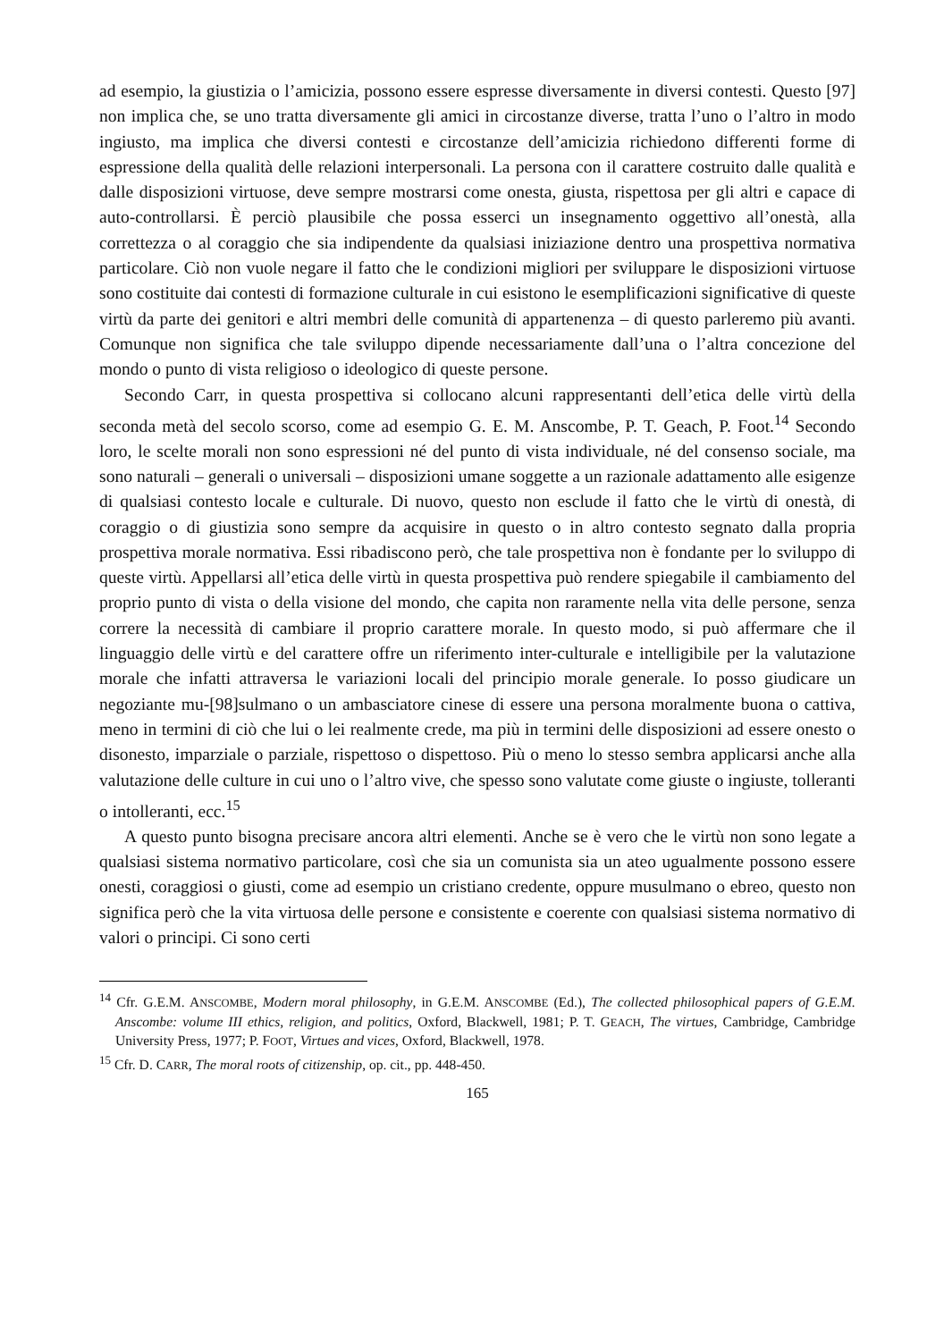ad esempio, la giustizia o l’amicizia, possono essere espresse diversamente in diversi contesti. Questo [97] non implica che, se uno tratta diversamente gli amici in circostanze diverse, tratta l’uno o l’altro in modo ingiusto, ma implica che diversi contesti e circostanze dell’amicizia richiedono differenti forme di espressione della qualità delle relazioni interpersonali. La persona con il carattere costruito dalle qualità e dalle disposizioni virtuose, deve sempre mostrarsi come onesta, giusta, rispettosa per gli altri e capace di auto-controllarsi. È perciò plausibile che possa esserci un insegnamento oggettivo all’onestà, alla correttezza o al coraggio che sia indipendente da qualsiasi iniziazione dentro una prospettiva normativa particolare. Ciò non vuole negare il fatto che le condizioni migliori per sviluppare le disposizioni virtuose sono costituite dai contesti di formazione culturale in cui esistono le esemplificazioni significative di queste virtù da parte dei genitori e altri membri delle comunità di appartenenza – di questo parleremo più avanti. Comunque non significa che tale sviluppo dipende necessariamente dall’una o l’altra concezione del mondo o punto di vista religioso o ideologico di queste persone.
Secondo Carr, in questa prospettiva si collocano alcuni rappresentanti dell’etica delle virtù della seconda metà del secolo scorso, come ad esempio G. E. M. Anscombe, P. T. Geach, P. Foot.<sup>14</sup> Secondo loro, le scelte morali non sono espressioni né del punto di vista individuale, né del consenso sociale, ma sono naturali – generali o universali – disposizioni umane soggette a un razionale adattamento alle esigenze di qualsiasi contesto locale e culturale. Di nuovo, questo non esclude il fatto che le virtù di onestà, di coraggio o di giustizia sono sempre da acquisire in questo o in altro contesto segnato dalla propria prospettiva morale normativa. Essi ribadiscono però, che tale prospettiva non è fondante per lo sviluppo di queste virtù. Appellarsi all’etica delle virtù in questa prospettiva può rendere spiegabile il cambiamento del proprio punto di vista o della visione del mondo, che capita non raramente nella vita delle persone, senza correre la necessità di cambiare il proprio carattere morale. In questo modo, si può affermare che il linguaggio delle virtù e del carattere offre un riferimento inter-culturale e intelligibile per la valutazione morale che infatti attraversa le variazioni locali del principio morale generale. Io posso giudicare un negoziante mu-[98]sulmano o un ambasciatore cinese di essere una persona moralmente buona o cattiva, meno in termini di ciò che lui o lei realmente crede, ma più in termini delle disposizioni ad essere onesto o disonesto, imparziale o parziale, rispettoso o dispettoso. Più o meno lo stesso sembra applicarsi anche alla valutazione delle culture in cui uno o l’altro vive, che spesso sono valutate come giuste o ingiuste, tolleranti o intolleranti, ecc.<sup>15</sup>
A questo punto bisogna precisare ancora altri elementi. Anche se è vero che le virtù non sono legate a qualsiasi sistema normativo particolare, così che sia un comunista sia un ateo ugualmente possono essere onesti, coraggiosi o giusti, come ad esempio un cristiano credente, oppure musulmano o ebreo, questo non significa però che la vita virtuosa delle persone e consistente e coerente con qualsiasi sistema normativo di valori o principi. Ci sono certi
<sup>14</sup> Cfr. G.E.M. ANSCOMBE, Modern moral philosophy, in G.E.M. ANSCOMBE (Ed.), The collected philosophical papers of G.E.M. Anscombe: volume III ethics, religion, and politics, Oxford, Blackwell, 1981; P. T. GEACH, The virtues, Cambridge, Cambridge University Press, 1977; P. FOOT, Virtues and vices, Oxford, Blackwell, 1978.
<sup>15</sup> Cfr. D. CARR, The moral roots of citizenship, op. cit., pp. 448-450.
165